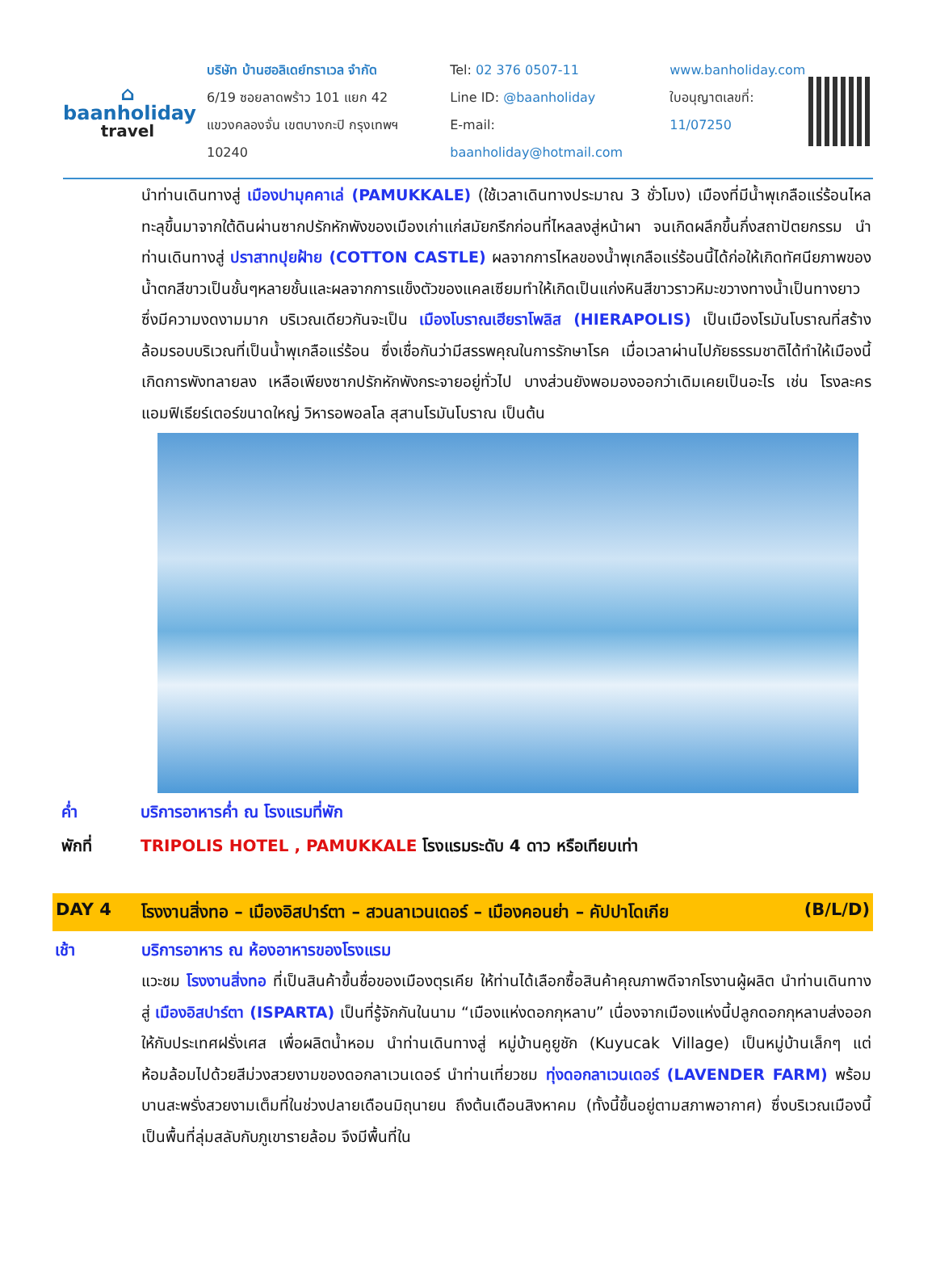⌂
baanholiday
travel
บริษัท บ้านฮอลิเดย์ทราเวล จำกัด
6/19 ซอยลาดพร้าว 101 แยก 42
แขวงคลองจั่น เขตบางกะปิ กรุงเทพฯ 10240
Tel: 02 376 0507-11
Line ID: @baanholiday
E-mail: baanholiday@hotmail.com
www.banholiday.com
ใบอนุญาตเลขที่: 11/07250
นำท่านเดินทางสู่ เมืองปามุคคาเล่ (PAMUKKALE) (ใช้เวลาเดินทางประมาณ 3 ชั่วโมง) เมืองที่มีน้ำพุเกลือแร่ร้อนไหลทะลุขึ้นมาจากใต้ดินผ่านซากปรักหักพังของเมืองเก่าแก่สมัยกรีกก่อนที่ไหลลงสู่หน้าผา จนเกิดผลึกขึ้นกึ่งสถาปัตยกรรม นำท่านเดินทางสู่ ปราสาทปุยฝ้าย (COTTON CASTLE) ผลจากการไหลของน้ำพุเกลือแร่ร้อนนี้ได้ก่อให้เกิดทัศนียภาพของน้ำตกสีขาวเป็นชั้นๆหลายชั้นและผลจากการแข็งตัวของแคลเซียมทำให้เกิดเป็นแก่งหินสีขาวราวหิมะขวางทางน้ำเป็นทางยาว ซึ่งมีความงดงามมาก บริเวณเดียวกันจะเป็น เมืองโบราณเฮียราโพลิส (HIERAPOLIS) เป็นเมืองโรมันโบราณที่สร้างล้อมรอบบริเวณที่เป็นน้ำพุเกลือแร่ร้อน ซึ่งเชื่อกันว่ามีสรรพคุณในการรักษาโรค เมื่อเวลาผ่านไปภัยธรรมชาติได้ทำให้เมืองนี้เกิดการพังทลายลง เหลือเพียงซากปรักหักพังกระจายอยู่ทั่วไป บางส่วนยังพอมองออกว่าเดิมเคยเป็นอะไร เช่น โรงละคร แอมฟิเธียร์เตอร์ขนาดใหญ่ วิหารอพอลโล สุสานโรมันโบราณ เป็นต้น
ค่ำ บริการอาหารค่ำ ณ โรงแรมที่พัก
พักที่ TRIPOLIS HOTEL , PAMUKKALE โรงแรมระดับ 4 ดาว หรือเทียบเท่า
DAY 4 โรงงานสิ่งทอ – เมืองอิสปาร์ตา – สวนลาเวนเดอร์ – เมืองคอนย่า – คัปปาโดเกีย (B/L/D)
เช้า บริการอาหาร ณ ห้องอาหารของโรงแรม
แวะชม โรงงานสิ่งทอ ที่เป็นสินค้าขึ้นชื่อของเมืองตุรเคีย ให้ท่านได้เลือกซื้อสินค้าคุณภาพดีจากโรงานผู้ผลิต นำท่านเดินทางสู่ เมืองอิสปาร์ตา (ISPARTA) เป็นที่รู้จักกันในนาม “เมืองแห่งดอกกุหลาบ” เนื่องจากเมืองแห่งนี้ปลูกดอกกุหลาบส่งออกให้กับประเทศฝรั่งเศส เพื่อผลิตน้ำหอม นำท่านเดินทางสู่ หมู่บ้านคูยูชัก (Kuyucak Village) เป็นหมู่บ้านเล็กๆ แต่ห้อมล้อมไปด้วยสีม่วงสวยงามของดอกลาเวนเดอร์ นำท่านเที่ยวชม ทุ่งดอกลาเวนเดอร์ (LAVENDER FARM) พร้อมบานสะพรั่งสวยงามเต็มที่ในช่วงปลายเดือนมิถุนายน ถึงต้นเดือนสิงหาคม (ทั้งนี้ขึ้นอยู่ตามสภาพอากาศ) ซึ่งบริเวณเมืองนี้ เป็นพื้นที่ลุ่มสลับกับภูเขารายล้อม จึงมีพื้นที่ใน